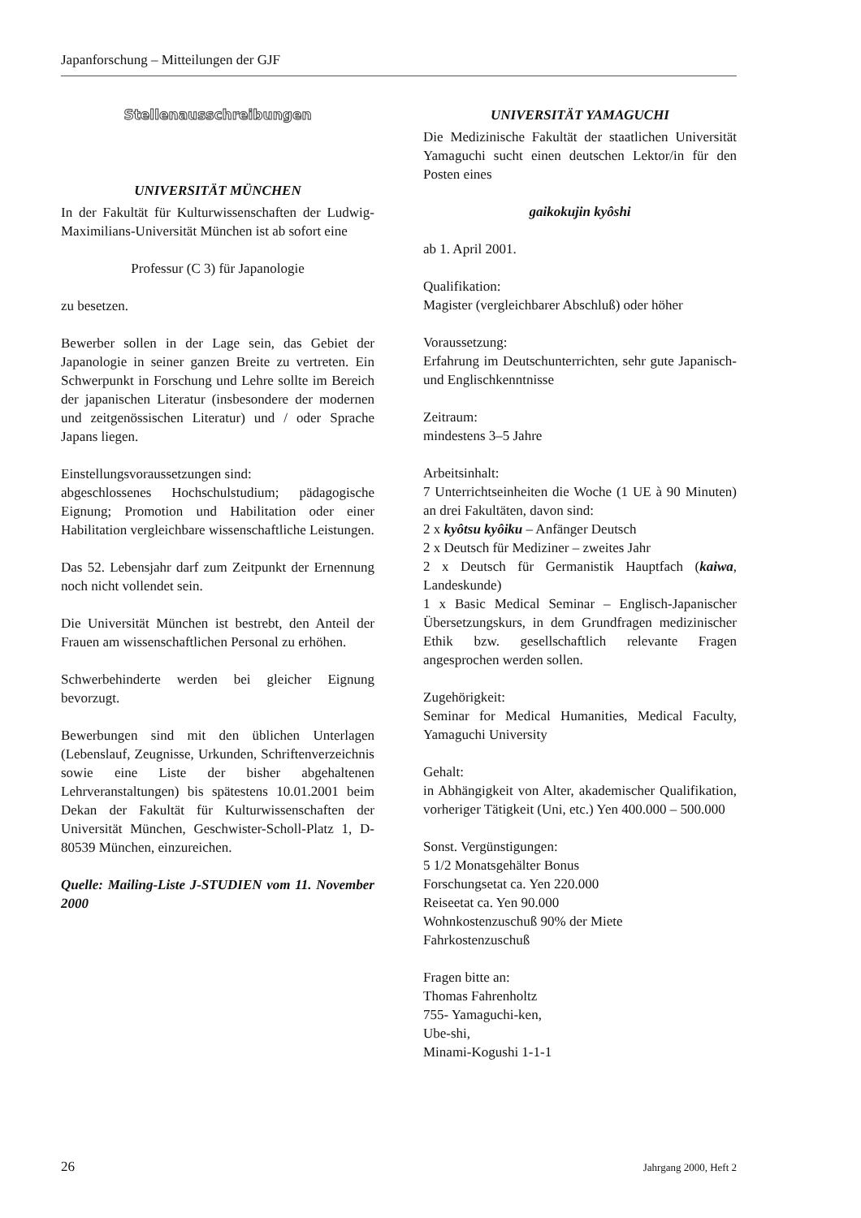Japanforschung – Mitteilungen der GJF
Stellenausschreibungen
UNIVERSITÄT MÜNCHEN
In der Fakultät für Kulturwissenschaften der Ludwig-Maximilians-Universität München ist ab sofort eine
Professur (C 3) für Japanologie
zu besetzen.
Bewerber sollen in der Lage sein, das Gebiet der Japanologie in seiner ganzen Breite zu vertreten. Ein Schwerpunkt in Forschung und Lehre sollte im Bereich der japanischen Literatur (insbesondere der modernen und zeitgenössischen Literatur) und / oder Sprache Japans liegen.
Einstellungsvoraussetzungen sind:
abgeschlossenes Hochschulstudium; pädagogische Eignung; Promotion und Habilitation oder einer Habilitation vergleichbare wissenschaftliche Leistungen.
Das 52. Lebensjahr darf zum Zeitpunkt der Ernennung noch nicht vollendet sein.
Die Universität München ist bestrebt, den Anteil der Frauen am wissenschaftlichen Personal zu erhöhen.
Schwerbehinderte werden bei gleicher Eignung bevorzugt.
Bewerbungen sind mit den üblichen Unterlagen (Lebenslauf, Zeugnisse, Urkunden, Schriftenverzeichnis sowie eine Liste der bisher abgehaltenen Lehrveranstaltungen) bis spätestens 10.01.2001 beim Dekan der Fakultät für Kulturwissenschaften der Universität München, Geschwister-Scholl-Platz 1, D-80539 München, einzureichen.
Quelle: Mailing-Liste J-STUDIEN vom 11. November 2000
UNIVERSITÄT YAMAGUCHI
Die Medizinische Fakultät der staatlichen Universität Yamaguchi sucht einen deutschen Lektor/in für den Posten eines
gaikokujin kyôshi
ab 1. April 2001.
Qualifikation:
Magister (vergleichbarer Abschluß) oder höher
Voraussetzung:
Erfahrung im Deutschunterrichten, sehr gute Japanisch- und Englischkenntnisse
Zeitraum:
mindestens 3–5 Jahre
Arbeitsinhalt:
7 Unterrichtseinheiten die Woche (1 UE à 90 Minuten) an drei Fakultäten, davon sind:
2 x kyôtsu kyôiku – Anfänger Deutsch
2 x Deutsch für Mediziner – zweites Jahr
2 x Deutsch für Germanistik Hauptfach (kaiwa, Landeskunde)
1 x Basic Medical Seminar – Englisch-Japanischer Übersetzungskurs, in dem Grundfragen medizinischer Ethik bzw. gesellschaftlich relevante Fragen angesprochen werden sollen.
Zugehörigkeit:
Seminar for Medical Humanities, Medical Faculty, Yamaguchi University
Gehalt:
in Abhängigkeit von Alter, akademischer Qualifikation, vorheriger Tätigkeit (Uni, etc.) Yen 400.000 – 500.000
Sonst. Vergünstigungen:
5 1/2 Monatsgehälter Bonus
Forschungsetat ca. Yen 220.000
Reiseetat ca. Yen 90.000
Wohnkostenzuschuß 90% der Miete
Fahrkostenzuschuß
Fragen bitte an:
Thomas Fahrenholtz
755- Yamaguchi-ken,
Ube-shi,
Minami-Kogushi 1-1-1
26 Jahrgang 2000, Heft 2